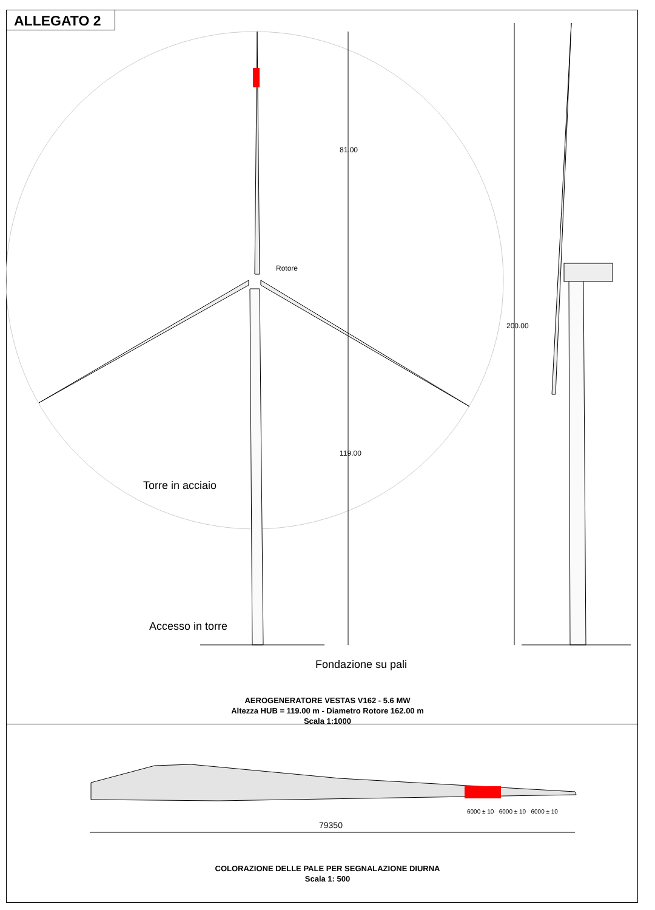ALLEGATO 2
Rotore
81.00
119.00
200.00
Torre in acciaio
Accesso in torre
Fondazione su pali
AEROGENERATORE VESTAS V162 - 5.6 MW
Altezza HUB = 119.00 m - Diametro Rotore 162.00 m
Scala 1:1000
6000 ± 10 6000 ± 10 6000 ± 10
79350
COLORAZIONE DELLE PALE PER SEGNALAZIONE DIURNA
Scala 1: 500